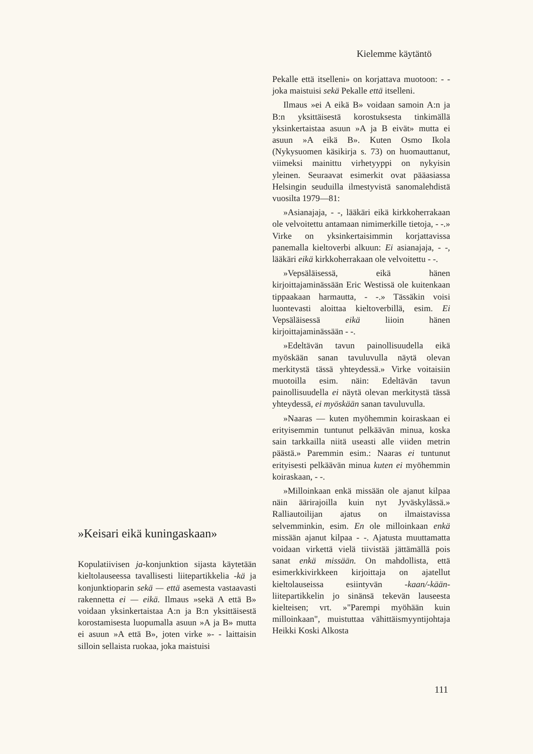Kielemme käytäntö
»Keisari eikä kuningaskaan»
Kopulatiivisen ja-konjunktion sijasta käytetään kieltolauseessa tavallisesti liitepartikkelia -kä ja konjunktioparin sekä — että asemesta vastaavasti rakennetta ei — eikä. Ilmaus »sekä A että B» voidaan yksinkertaistaa A:n ja B:n yksittäisestä korostamisesta luopumalla asuun »A ja B» mutta ei asuun »A että B», joten virke »- - laittaisin silloin sellaista ruokaa, joka maistuisi
Pekalle että itselleni» on korjattava muotoon: - - joka maistuisi sekä Pekalle että itselleni.
Ilmaus »ei A eikä B» voidaan samoin A:n ja B:n yksittäisestä korostuksesta tinkimällä yksinkertaistaa asuun »A ja B eivät» mutta ei asuun »A eikä B». Kuten Osmo Ikola (Nykysuomen käsikirja s. 73) on huomauttanut, viimeksi mainittu virhetyyppi on nykyisin yleinen. Seuraavat esimerkit ovat pääasiassa Helsingin seuduilla ilmestyvistä sanomalehdistä vuosilta 1979—81:
»Asianajaja, - -, lääkäri eikä kirkkoherrakaan ole velvoitettu antamaan nimimerkille tietoja, - -.» Virke on yksinkertaisimmin korjattavissa panemalla kieltoverbi alkuun: Ei asianajaja, - -, lääkäri eikä kirkkoherrakaan ole velvoitettu - -.
»Vepsäläisessä, eikä hänen kirjoittajaminässään Eric Westissä ole kuitenkaan tippaakaan harmautta, - -.» Tässäkin voisi luontevasti aloittaa kieltoverbillä, esim. Ei Vepsäläisessä eikä liioin hänen kirjoittajaminässään - -.
»Edeltävän tavun painollisuudella eikä myöskään sanan tavuluvulla näytä olevan merkitystä tässä yhteydessä.» Virke voitaisiin muotoilla esim. näin: Edeltävän tavun painollisuudella ei näytä olevan merkitystä tässä yhteydessä, ei myöskään sanan tavuluvulla.
»Naaras — kuten myöhemmin koiraskaan ei erityisemmin tuntunut pelkäävän minua, koska sain tarkkailla niitä useasti alle viiden metrin päästä.» Paremmin esim.: Naaras ei tuntunut erityisesti pelkäävän minua kuten ei myöhemmin koiraskaan, - -.
»Milloinkaan enkä missään ole ajanut kilpaa näin äärirajoilla kuin nyt Jyväskylässä.» Ralliautoilijan ajatus on ilmaistavissa selvemminkin, esim. En ole milloinkaan enkä missään ajanut kilpaa - -. Ajatusta muuttamatta voidaan virkettä vielä tiivistää jättämällä pois sanat enkä missään. On mahdollista, että esimerkkivirkkeen kirjoittaja on ajatellut kieltolauseissa esiintyvän -kaan/-kään-liitepartikkelin jo sinänsä tekevän lauseesta kielteisen; vrt. »"Parempi myöhään kuin milloinkaan", muistuttaa vähittäismyyntijohtaja Heikki Koski Alkosta
111